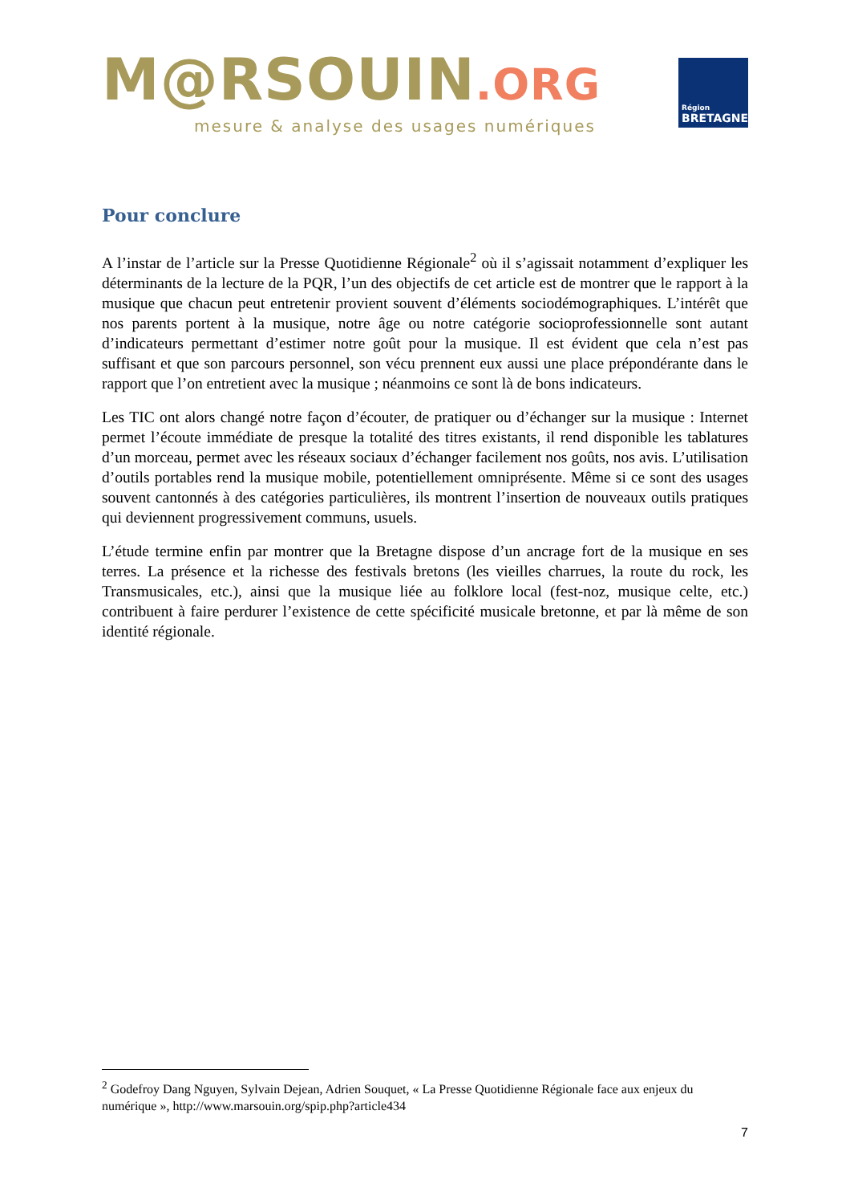M@RSOUIN.ORG
mesure & analyse des usages numériques
Région
BRETAGNE
Pour conclure
A l’instar de l’article sur la Presse Quotidienne Régionale<sup>2</sup> où il s’agissait notamment d’expliquer les déterminants de la lecture de la PQR, l’un des objectifs de cet article est de montrer que le rapport à la musique que chacun peut entretenir provient souvent d’éléments sociodémographiques. L’intérêt que nos parents portent à la musique, notre âge ou notre catégorie socioprofessionnelle sont autant d’indicateurs permettant d’estimer notre goût pour la musique. Il est évident que cela n’est pas suffisant et que son parcours personnel, son vécu prennent eux aussi une place prépondérante dans le rapport que l’on entretient avec la musique ; néanmoins ce sont là de bons indicateurs.
Les TIC ont alors changé notre façon d’écouter, de pratiquer ou d’échanger sur la musique : Internet permet l’écoute immédiate de presque la totalité des titres existants, il rend disponible les tablatures d’un morceau, permet avec les réseaux sociaux d’échanger facilement nos goûts, nos avis. L’utilisation d’outils portables rend la musique mobile, potentiellement omniprésente. Même si ce sont des usages souvent cantonnés à des catégories particulières, ils montrent l’insertion de nouveaux outils pratiques qui deviennent progressivement communs, usuels.
L’étude termine enfin par montrer que la Bretagne dispose d’un ancrage fort de la musique en ses terres. La présence et la richesse des festivals bretons (les vieilles charrues, la route du rock, les Transmusicales, etc.), ainsi que la musique liée au folklore local (fest-noz, musique celte, etc.) contribuent à faire perdurer l’existence de cette spécificité musicale bretonne, et par là même de son identité régionale.
<sup>2</sup> Godefroy Dang Nguyen, Sylvain Dejean, Adrien Souquet, « La Presse Quotidienne Régionale face aux enjeux du numérique », http://www.marsouin.org/spip.php?article434
7